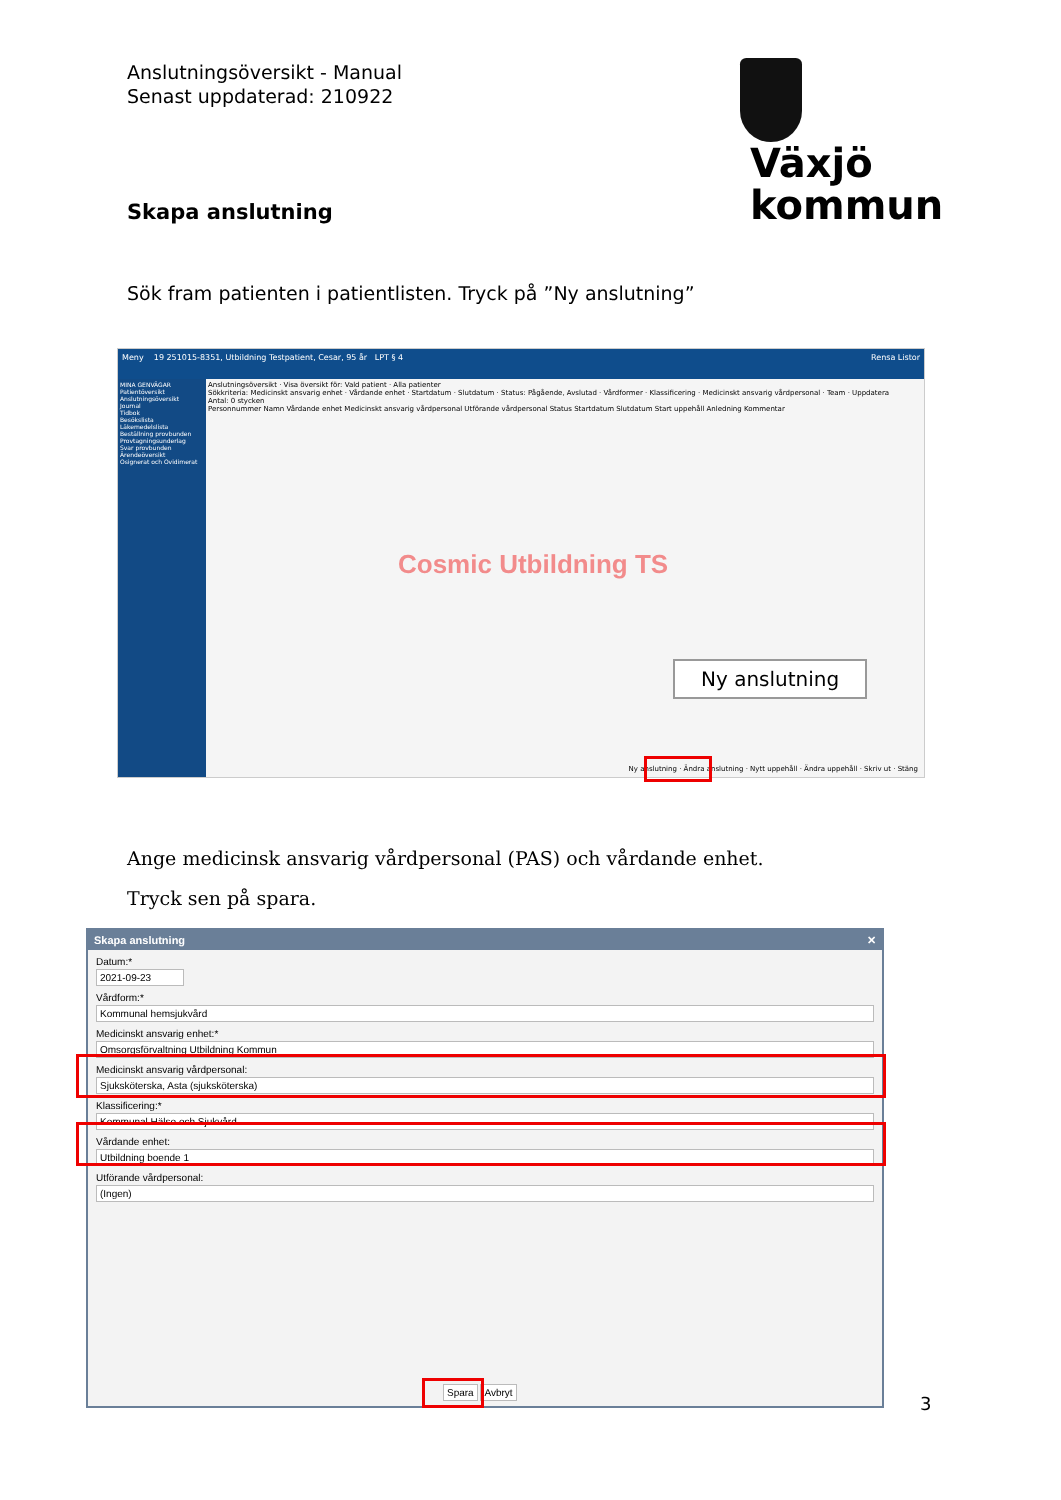Anslutningsöversikt - Manual
Senast uppdaterad: 210922
Växjö
kommun
Skapa anslutning
Sök fram patienten i patientlisten. Tryck på ”Ny anslutning”
Meny 19 251015-8351, Utbildning Testpatient, Cesar, 95 år LPT § 4 Rensa Listor
MINA GENVÄGAR
Patientöversikt
Anslutningsöversikt
Journal
Tidbok
Besökslista
Läkemedelslista
Beställning provbunden
Provtagningsunderlag
Svar provbunden
Ärendeöversikt
Osignerat och Ovidimerat
Anslutningsöversikt · Visa översikt för: Vald patient · Alla patienter
Sökkriteria: Medicinskt ansvarig enhet · Vårdande enhet · Startdatum · Slutdatum · Status: Pågående, Avslutad · Vårdformer · Klassificering · Medicinskt ansvarig vårdpersonal · Team · Uppdatera
Antal: 0 stycken
Personnummer Namn Vårdande enhet Medicinskt ansvarig vårdpersonal Utförande vårdpersonal Status Startdatum Slutdatum Start uppehåll Anledning Kommentar
Cosmic Utbildning TS
Ny anslutning
Ny anslutning · Ändra anslutning · Nytt uppehåll · Ändra uppehåll · Skriv ut · Stäng
Ange medicinsk ansvarig vårdpersonal (PAS) och vårdande enhet.
Tryck sen på spara.
Skapa anslutning ✕
Datum:*
2021-09-23
Vårdform:*
Kommunal hemsjukvård
Medicinskt ansvarig enhet:*
Omsorgsförvaltning Utbildning Kommun
Medicinskt ansvarig vårdpersonal:
Sjuksköterska, Asta (sjuksköterska)
Klassificering:*
Kommunal Hälso och Sjukvård
Vårdande enhet:
Utbildning boende 1
Utförande vårdpersonal:
(Ingen)
Spara Avbryt
3